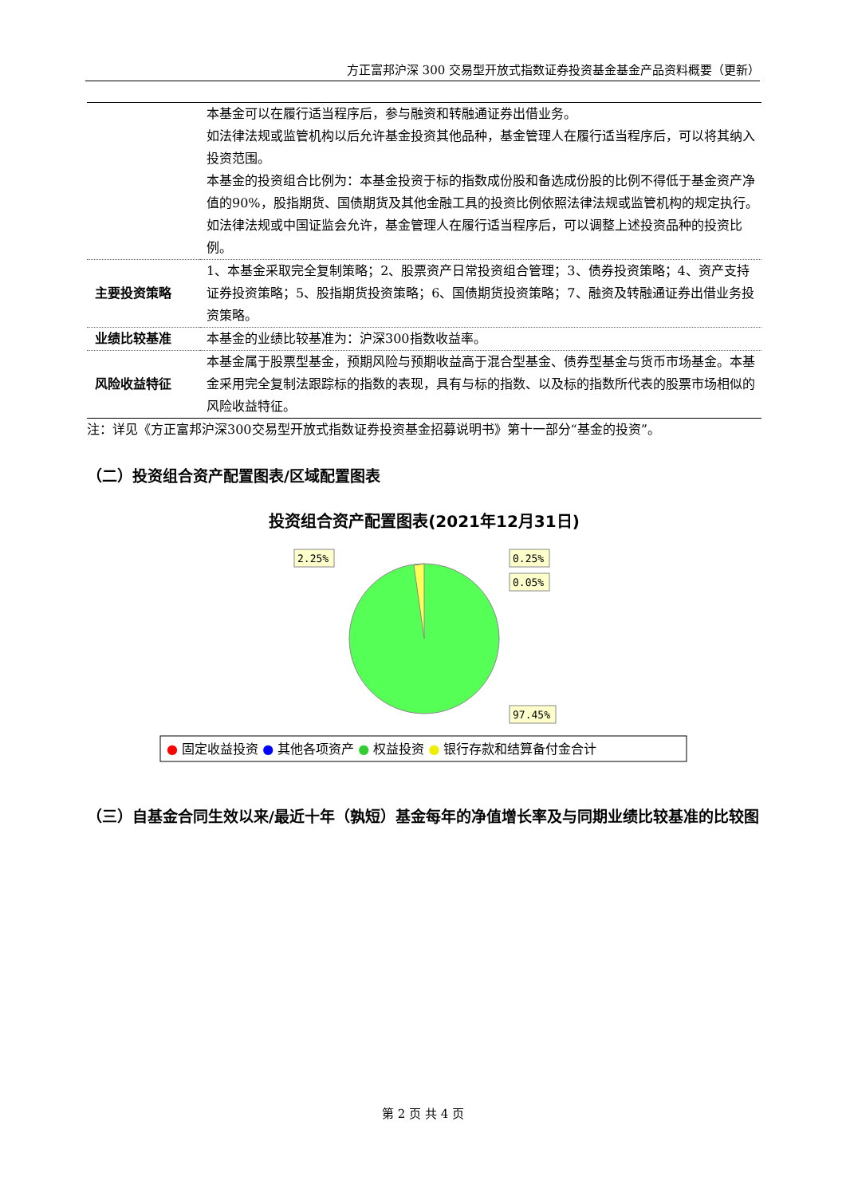方正富邦沪深 300 交易型开放式指数证券投资基金基金产品资料概要（更新）
| | 本基金可以在履行适当程序后，参与融资和转融通证券出借业务。 如法律法规或监管机构以后允许基金投资其他品种，基金管理人在履行适当程序后，可以将其纳入投资范围。 本基金的投资组合比例为：本基金投资于标的指数成份股和备选成份股的比例不得低于基金资产净值的90%，股指期货、国债期货及其他金融工具的投资比例依照法律法规或监管机构的规定执行。 如法律法规或中国证监会允许，基金管理人在履行适当程序后，可以调整上述投资品种的投资比例。 |
| 主要投资策略 | 1、本基金采取完全复制策略；2、股票资产日常投资组合管理；3、债券投资策略；4、资产支持证券投资策略；5、股指期货投资策略；6、国债期货投资策略；7、融资及转融通证券出借业务投资策略。 |
| 业绩比较基准 | 本基金的业绩比较基准为：沪深300指数收益率。 |
| 风险收益特征 | 本基金属于股票型基金，预期风险与预期收益高于混合型基金、债券型基金与货币市场基金。本基金采用完全复制法跟踪标的指数的表现，具有与标的指数、以及标的指数所代表的股票市场相似的风险收益特征。 |
注：详见《方正富邦沪深300交易型开放式指数证券投资基金招募说明书》第十一部分“基金的投资”。
（二）投资组合资产配置图表/区域配置图表
投资组合资产配置图表(2021年12月31日)
2.25%
0.25%
0.05%
97.45%
● 固定收益投资 ● 其他各项资产 ● 权益投资 ● 银行存款和结算备付金合计
（三）自基金合同生效以来/最近十年（孰短）基金每年的净值增长率及与同期业绩比较基准的比较图
第 2 页 共 4 页